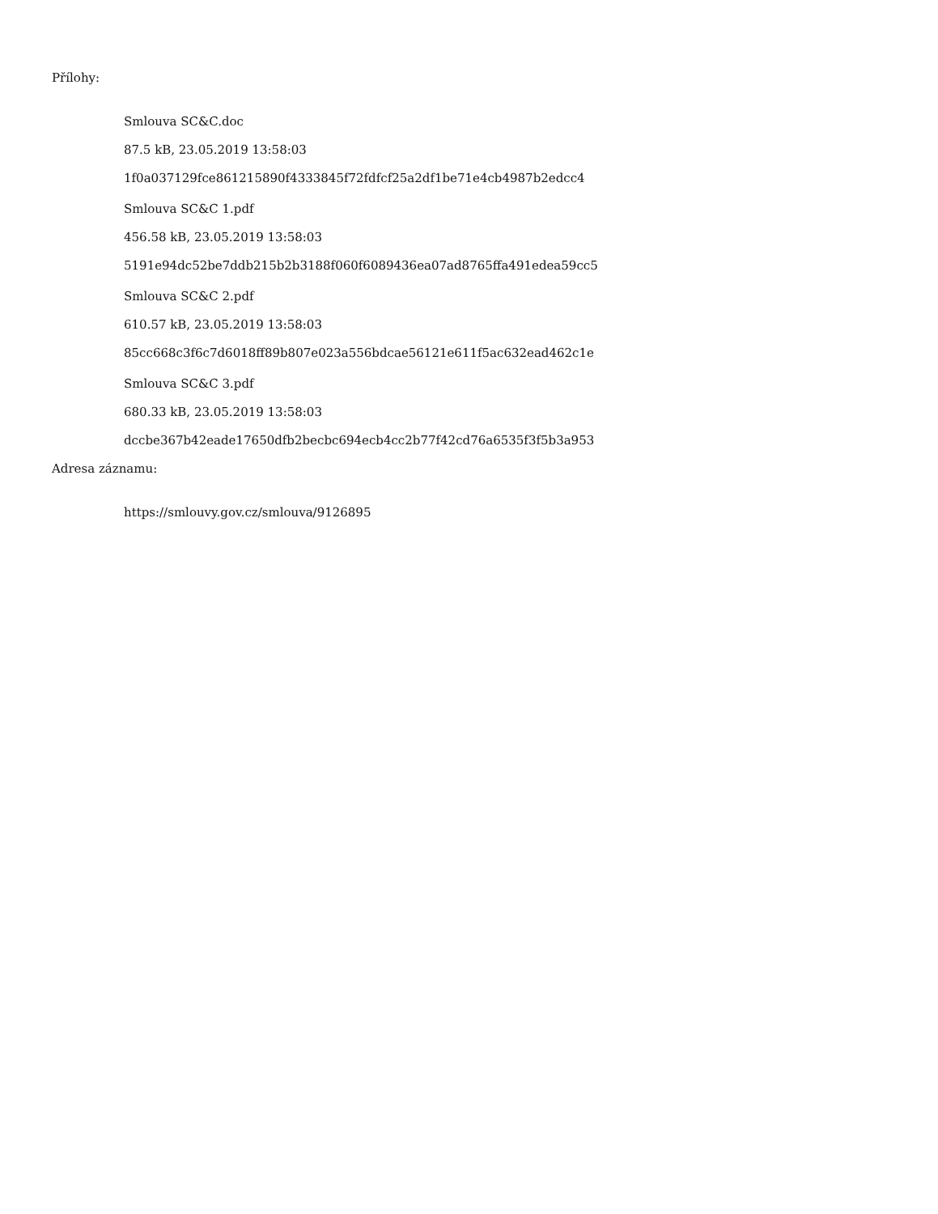Přílohy:
Smlouva SC&C.doc
87.5 kB, 23.05.2019 13:58:03
1f0a037129fce861215890f4333845f72fdfcf25a2df1be71e4cb4987b2edcc4
Smlouva SC&C 1.pdf
456.58 kB, 23.05.2019 13:58:03
5191e94dc52be7ddb215b2b3188f060f6089436ea07ad8765ffa491edea59cc5
Smlouva SC&C 2.pdf
610.57 kB, 23.05.2019 13:58:03
85cc668c3f6c7d6018ff89b807e023a556bdcae56121e611f5ac632ead462c1e
Smlouva SC&C 3.pdf
680.33 kB, 23.05.2019 13:58:03
dccbe367b42eade17650dfb2becbc694ecb4cc2b77f42cd76a6535f3f5b3a953
Adresa záznamu:
https://smlouvy.gov.cz/smlouva/9126895